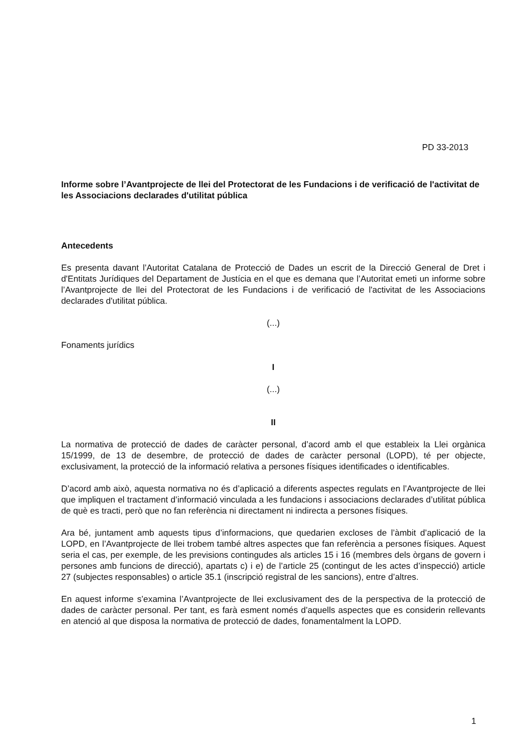PD 33-2013
Informe sobre l’Avantprojecte de llei del Protectorat de les Fundacions i de verificació de l'activitat de les Associacions declarades d'utilitat pública
Antecedents
Es presenta davant l’Autoritat Catalana de Protecció de Dades un escrit de la Direcció General de Dret i d'Entitats Jurídiques del Departament de Justícia en el que es demana que l’Autoritat emeti un informe sobre l’Avantprojecte de llei del Protectorat de les Fundacions i de verificació de l'activitat de les Associacions declarades d'utilitat pública.
(...)
Fonaments jurídics
I
(...)
II
La normativa de protecció de dades de caràcter personal, d’acord amb el que estableix la Llei orgànica 15/1999, de 13 de desembre, de protecció de dades de caràcter personal (LOPD), té per objecte, exclusivament, la protecció de la informació relativa a persones físiques identificades o identificables.
D’acord amb això, aquesta normativa no és d’aplicació a diferents aspectes regulats en l’Avantprojecte de llei que impliquen el tractament d’informació vinculada a les fundacions i associacions declarades d’utilitat pública de què es tracti, però que no fan referència ni directament ni indirecta a persones físiques.
Ara bé, juntament amb aquests tipus d’informacions, que quedarien excloses de l’àmbit d’aplicació de la LOPD, en l’Avantprojecte de llei trobem també altres aspectes que fan referència a persones físiques. Aquest seria el cas, per exemple, de les previsions contingudes als articles 15 i 16 (membres dels òrgans de govern i persones amb funcions de direcció), apartats c) i e) de l’article 25 (contingut de les actes d’inspecció) article 27 (subjectes responsables) o article 35.1 (inscripció registral de les sancions), entre d’altres.
En aquest informe s’examina l’Avantprojecte de llei exclusivament des de la perspectiva de la protecció de dades de caràcter personal. Per tant, es farà esment només d’aquells aspectes que es considerin rellevants en atenció al que disposa la normativa de protecció de dades, fonamentalment la LOPD.
1